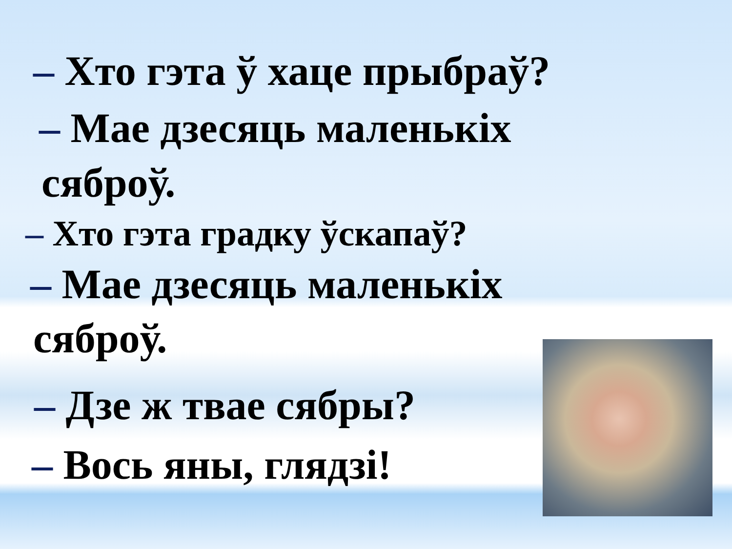– Хто гэта ў хаце прыбраў?
– Мае дзесяць маленькіх
сяброў.
– Хто гэта градку ўскапаў?
– Мае дзесяць маленькіх
сяброў.
– Дзе ж твае сябры?
– Вось яны, глядзі!